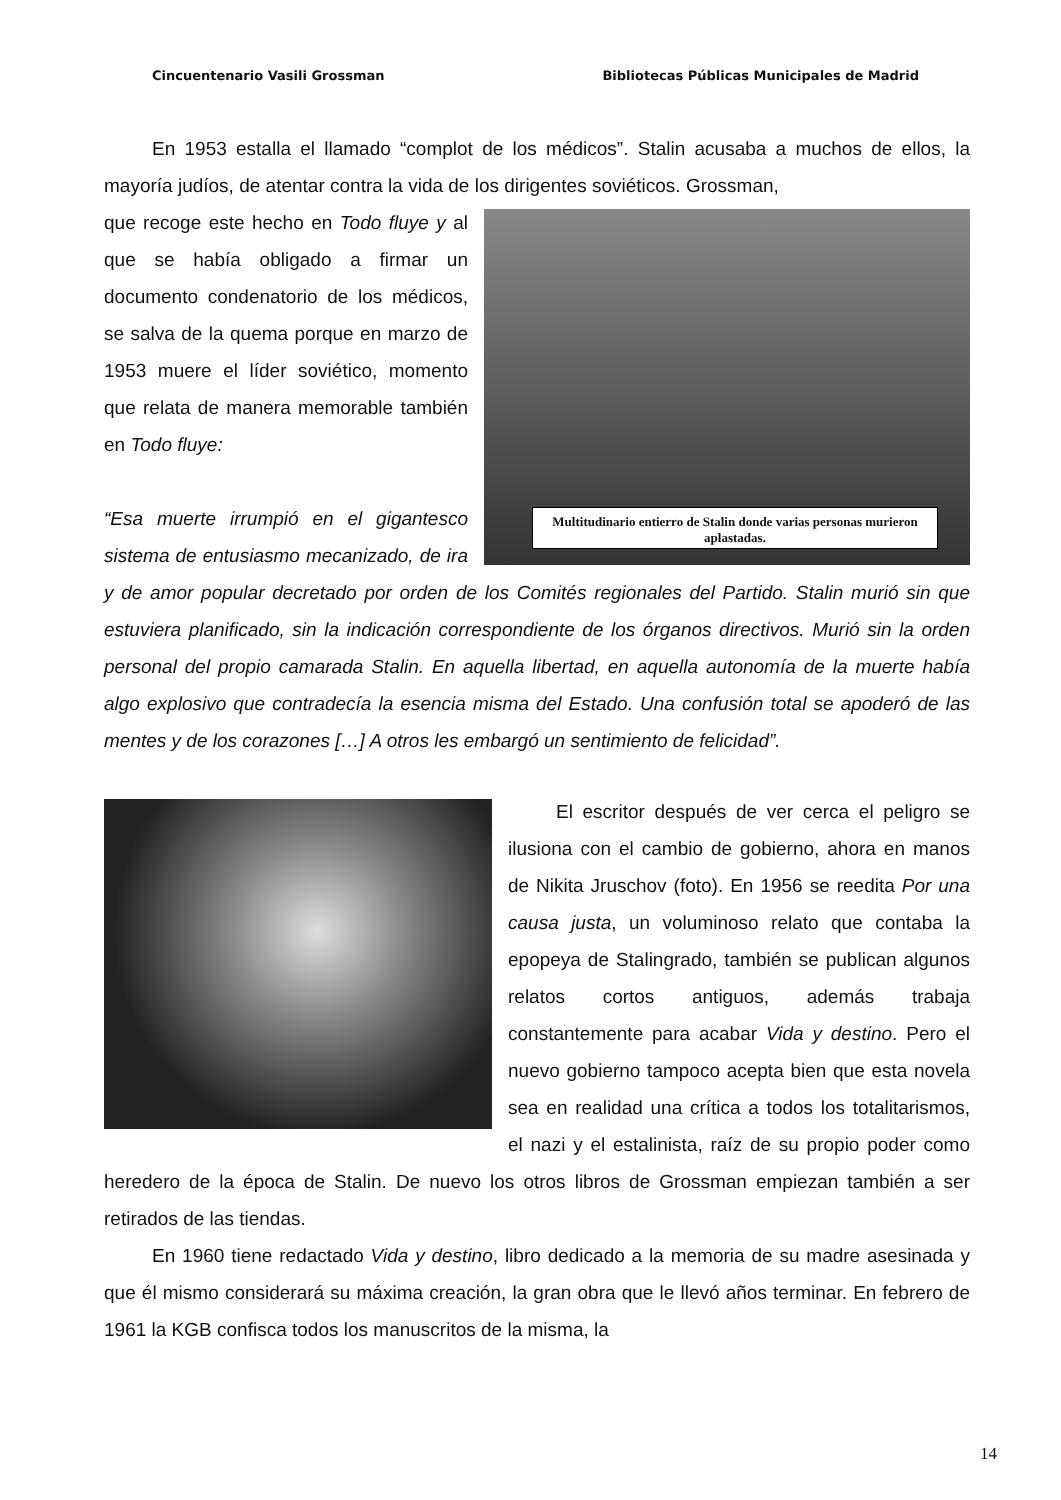Cincuentenario Vasili Grossman Bibliotecas Públicas Municipales de Madrid
En 1953 estalla el llamado “complot de los médicos”. Stalin acusaba a muchos de ellos, la mayoría judíos, de atentar contra la vida de los dirigentes soviéticos. Grossman,
Multitudinario entierro de Stalin donde varias personas murieron aplastadas.
que recoge este hecho en Todo fluye y al que se había obligado a firmar un documento condenatorio de los médicos, se salva de la quema porque en marzo de 1953 muere el líder soviético, momento que relata de manera memorable también en Todo fluye:
“Esa muerte irrumpió en el gigantesco sistema de entusiasmo mecanizado, de ira y de amor popular decretado por orden de los Comités regionales del Partido. Stalin murió sin que estuviera planificado, sin la indicación correspondiente de los órganos directivos. Murió sin la orden personal del propio camarada Stalin. En aquella libertad, en aquella autonomía de la muerte había algo explosivo que contradecía la esencia misma del Estado. Una confusión total se apoderó de las mentes y de los corazones […] A otros les embargó un sentimiento de felicidad”.
El escritor después de ver cerca el peligro se ilusiona con el cambio de gobierno, ahora en manos de Nikita Jruschov (foto). En 1956 se reedita Por una causa justa, un voluminoso relato que contaba la epopeya de Stalingrado, también se publican algunos relatos cortos antiguos, además trabaja constantemente para acabar Vida y destino. Pero el nuevo gobierno tampoco acepta bien que esta novela sea en realidad una crítica a todos los totalitarismos, el nazi y el estalinista, raíz de su propio poder como heredero de la época de Stalin. De nuevo los otros libros de Grossman empiezan también a ser retirados de las tiendas.
En 1960 tiene redactado Vida y destino, libro dedicado a la memoria de su madre asesinada y que él mismo considerará su máxima creación, la gran obra que le llevó años terminar. En febrero de 1961 la KGB confisca todos los manuscritos de la misma, la
14